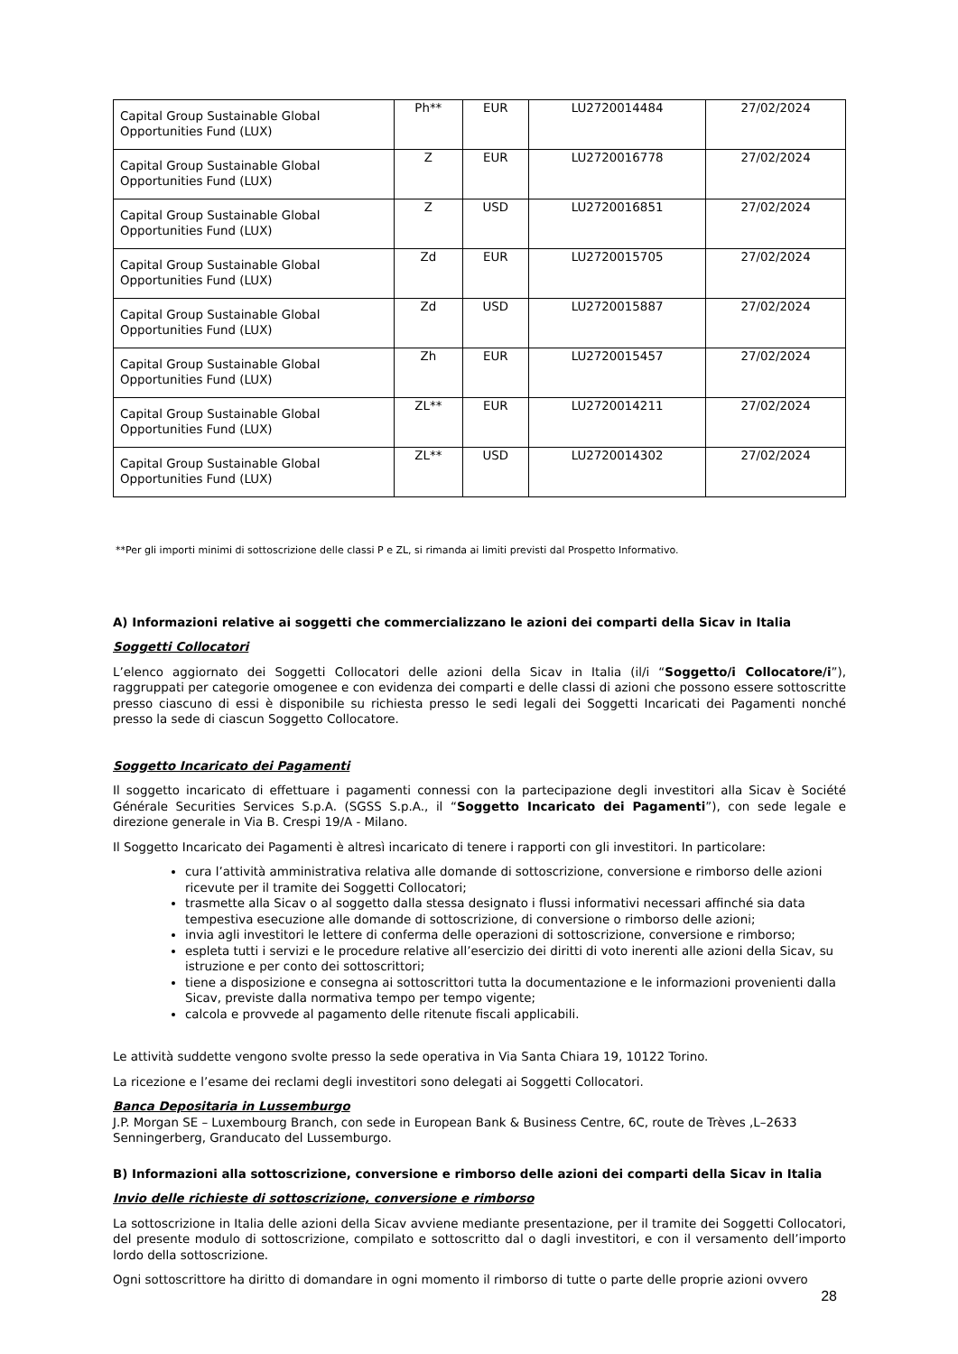| Capital Group Sustainable Global Opportunities Fund (LUX) | Ph** | EUR | LU2720014484 | 27/02/2024 |
| Capital Group Sustainable Global Opportunities Fund (LUX) | Z | EUR | LU2720016778 | 27/02/2024 |
| Capital Group Sustainable Global Opportunities Fund (LUX) | Z | USD | LU2720016851 | 27/02/2024 |
| Capital Group Sustainable Global Opportunities Fund (LUX) | Zd | EUR | LU2720015705 | 27/02/2024 |
| Capital Group Sustainable Global Opportunities Fund (LUX) | Zd | USD | LU2720015887 | 27/02/2024 |
| Capital Group Sustainable Global Opportunities Fund (LUX) | Zh | EUR | LU2720015457 | 27/02/2024 |
| Capital Group Sustainable Global Opportunities Fund (LUX) | ZL** | EUR | LU2720014211 | 27/02/2024 |
| Capital Group Sustainable Global Opportunities Fund (LUX) | ZL** | USD | LU2720014302 | 27/02/2024 |
**Per gli importi minimi di sottoscrizione delle classi P e ZL, si rimanda ai limiti previsti dal Prospetto Informativo.
A) Informazioni relative ai soggetti che commercializzano le azioni dei comparti della Sicav in Italia
Soggetti Collocatori
L’elenco aggiornato dei Soggetti Collocatori delle azioni della Sicav in Italia (il/i “Soggetto/i Collocatore/i”), raggruppati per categorie omogenee e con evidenza dei comparti e delle classi di azioni che possono essere sottoscritte presso ciascuno di essi è disponibile su richiesta presso le sedi legali dei Soggetti Incaricati dei Pagamenti nonché presso la sede di ciascun Soggetto Collocatore.
Soggetto Incaricato dei Pagamenti
Il soggetto incaricato di effettuare i pagamenti connessi con la partecipazione degli investitori alla Sicav è Société Générale Securities Services S.p.A. (SGSS S.p.A., il “Soggetto Incaricato dei Pagamenti”), con sede legale e direzione generale in Via B. Crespi 19/A - Milano.
Il Soggetto Incaricato dei Pagamenti è altresì incaricato di tenere i rapporti con gli investitori. In particolare:
cura l’attività amministrativa relativa alle domande di sottoscrizione, conversione e rimborso delle azioni ricevute per il tramite dei Soggetti Collocatori;
trasmette alla Sicav o al soggetto dalla stessa designato i flussi informativi necessari affinché sia data tempestiva esecuzione alle domande di sottoscrizione, di conversione o rimborso delle azioni;
invia agli investitori le lettere di conferma delle operazioni di sottoscrizione, conversione e rimborso;
espleta tutti i servizi e le procedure relative all’esercizio dei diritti di voto inerenti alle azioni della Sicav, su istruzione e per conto dei sottoscrittori;
tiene a disposizione e consegna ai sottoscrittori tutta la documentazione e le informazioni provenienti dalla Sicav, previste dalla normativa tempo per tempo vigente;
calcola e provvede al pagamento delle ritenute fiscali applicabili.
Le attività suddette vengono svolte presso la sede operativa in Via Santa Chiara 19, 10122 Torino.
La ricezione e l’esame dei reclami degli investitori sono delegati ai Soggetti Collocatori.
Banca Depositaria in Lussemburgo
J.P. Morgan SE – Luxembourg Branch, con sede in European Bank & Business Centre, 6C, route de Trèves ,L–2633 Senningerberg, Granducato del Lussemburgo.
B) Informazioni alla sottoscrizione, conversione e rimborso delle azioni dei comparti della Sicav in Italia
Invio delle richieste di sottoscrizione, conversione e rimborso
La sottoscrizione in Italia delle azioni della Sicav avviene mediante presentazione, per il tramite dei Soggetti Collocatori, del presente modulo di sottoscrizione, compilato e sottoscritto dal o dagli investitori, e con il versamento dell’importo lordo della sottoscrizione.
Ogni sottoscrittore ha diritto di domandare in ogni momento il rimborso di tutte o parte delle proprie azioni ovvero
28